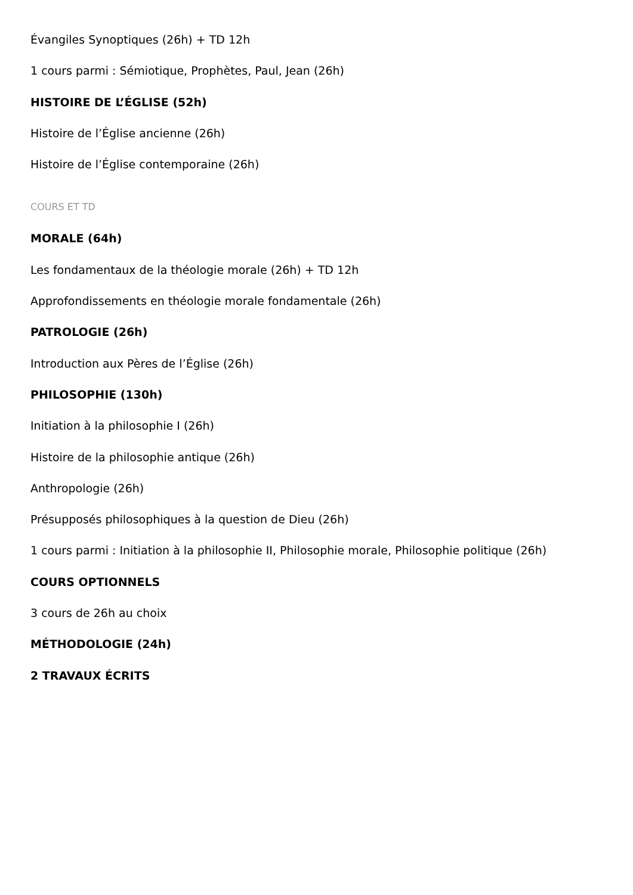Évangiles Synoptiques (26h) + TD 12h
1 cours parmi : Sémiotique, Prophètes, Paul, Jean (26h)
HISTOIRE DE L’ÉGLISE (52h)
Histoire de l’Église ancienne (26h)
Histoire de l’Église contemporaine (26h)
COURS ET TD
MORALE (64h)
Les fondamentaux de la théologie morale (26h) + TD 12h
Approfondissements en théologie morale fondamentale (26h)
PATROLOGIE (26h)
Introduction aux Pères de l’Église (26h)
PHILOSOPHIE (130h)
Initiation à la philosophie I (26h)
Histoire de la philosophie antique (26h)
Anthropologie (26h)
Présupposés philosophiques à la question de Dieu (26h)
1 cours parmi : Initiation à la philosophie II, Philosophie morale, Philosophie politique (26h)
COURS OPTIONNELS
3 cours de 26h au choix
MÉTHODOLOGIE (24h)
2 TRAVAUX ÉCRITS